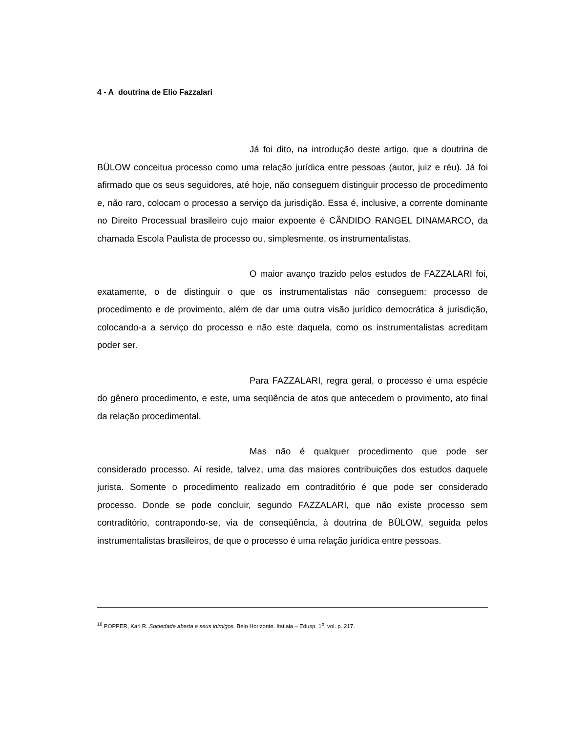4 - A doutrina de Elio Fazzalari
Já foi dito, na introdução deste artigo, que a doutrina de BÜLOW conceitua processo como uma relação jurídica entre pessoas (autor, juiz e réu). Já foi afirmado que os seus seguidores, até hoje, não conseguem distinguir processo de procedimento e, não raro, colocam o processo a serviço da jurisdição. Essa é, inclusive, a corrente dominante no Direito Processual brasileiro cujo maior expoente é CÂNDIDO RANGEL DINAMARCO, da chamada Escola Paulista de processo ou, simplesmente, os instrumentalistas.
O maior avanço trazido pelos estudos de FAZZALARI foi, exatamente, o de distinguir o que os instrumentalistas não conseguem: processo de procedimento e de provimento, além de dar uma outra visão jurídico democrática à jurisdição, colocando-a a serviço do processo e não este daquela, como os instrumentalistas acreditam poder ser.
Para FAZZALARI, regra geral, o processo é uma espécie do gênero procedimento, e este, uma seqüência de atos que antecedem o provimento, ato final da relação procedimental.
Mas não é qualquer procedimento que pode ser considerado processo. Aí reside, talvez, uma das maiores contribuições dos estudos daquele jurista. Somente o procedimento realizado em contraditório é que pode ser considerado processo. Donde se pode concluir, segundo FAZZALARI, que não existe processo sem contraditório, contrapondo-se, via de conseqüência, à doutrina de BÜLOW, seguida pelos instrumentalistas brasileiros, de que o processo é uma relação jurídica entre pessoas.
<sup>16</sup> POPPER, Karl R. Sociedade aberta e seus inimigos. Belo Horizonte. Itatiaia – Edusp. 1<sup>o</sup>. vol. p. 217.